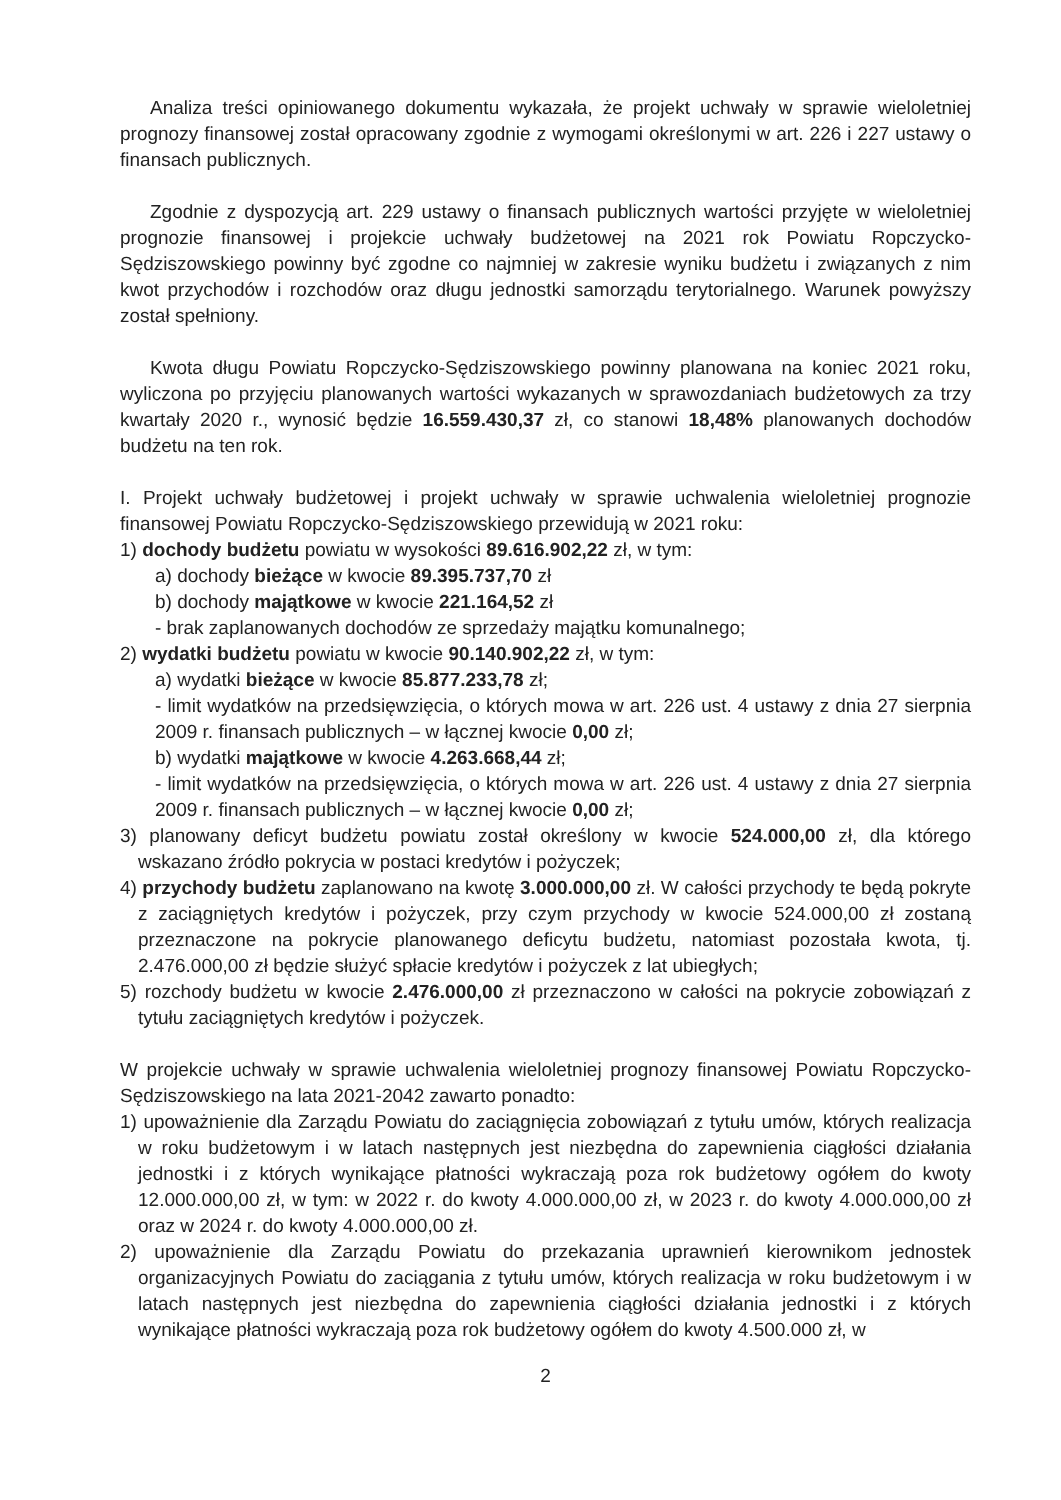Analiza treści opiniowanego dokumentu wykazała, że projekt uchwały w sprawie wieloletniej prognozy finansowej został opracowany zgodnie z wymogami określonymi w art. 226 i 227 ustawy o finansach publicznych.
Zgodnie z dyspozycją art. 229 ustawy o finansach publicznych wartości przyjęte w wieloletniej prognozie finansowej i projekcie uchwały budżetowej na 2021 rok Powiatu Ropczycko-Sędziszowskiego powinny być zgodne co najmniej w zakresie wyniku budżetu i związanych z nim kwot przychodów i rozchodów oraz długu jednostki samorządu terytorialnego. Warunek powyższy został spełniony.
Kwota długu Powiatu Ropczycko-Sędziszowskiego powinny planowana na koniec 2021 roku, wyliczona po przyjęciu planowanych wartości wykazanych w sprawozdaniach budżetowych za trzy kwartały 2020 r., wynosić będzie 16.559.430,37 zł, co stanowi 18,48% planowanych dochodów budżetu na ten rok.
I. Projekt uchwały budżetowej i projekt uchwały w sprawie uchwalenia wieloletniej prognozie finansowej Powiatu Ropczycko-Sędziszowskiego przewidują w 2021 roku:
1) dochody budżetu powiatu w wysokości 89.616.902,22 zł, w tym:
a) dochody bieżące w kwocie 89.395.737,70 zł
b) dochody majątkowe w kwocie 221.164,52 zł
- brak zaplanowanych dochodów ze sprzedaży majątku komunalnego;
2) wydatki budżetu powiatu w kwocie 90.140.902,22 zł, w tym:
a) wydatki bieżące w kwocie 85.877.233,78 zł;
- limit wydatków na przedsięwzięcia, o których mowa w art. 226 ust. 4 ustawy z dnia 27 sierpnia 2009 r. finansach publicznych – w łącznej kwocie 0,00 zł;
b) wydatki majątkowe w kwocie 4.263.668,44 zł;
- limit wydatków na przedsięwzięcia, o których mowa w art. 226 ust. 4 ustawy z dnia 27 sierpnia 2009 r. finansach publicznych – w łącznej kwocie 0,00 zł;
3) planowany deficyt budżetu powiatu został określony w kwocie 524.000,00 zł, dla którego wskazano źródło pokrycia w postaci kredytów i pożyczek;
4) przychody budżetu zaplanowano na kwotę 3.000.000,00 zł. W całości przychody te będą pokryte z zaciągniętych kredytów i pożyczek, przy czym przychody w kwocie 524.000,00 zł zostaną przeznaczone na pokrycie planowanego deficytu budżetu, natomiast pozostała kwota, tj. 2.476.000,00 zł będzie służyć spłacie kredytów i pożyczek z lat ubiegłych;
5) rozchody budżetu w kwocie 2.476.000,00 zł przeznaczono w całości na pokrycie zobowiązań z tytułu zaciągniętych kredytów i pożyczek.
W projekcie uchwały w sprawie uchwalenia wieloletniej prognozy finansowej Powiatu Ropczycko-Sędziszowskiego na lata 2021-2042 zawarto ponadto:
1) upoważnienie dla Zarządu Powiatu do zaciągnięcia zobowiązań z tytułu umów, których realizacja w roku budżetowym i w latach następnych jest niezbędna do zapewnienia ciągłości działania jednostki i z których wynikające płatności wykraczają poza rok budżetowy ogółem do kwoty 12.000.000,00 zł, w tym: w 2022 r. do kwoty 4.000.000,00 zł, w 2023 r. do kwoty 4.000.000,00 zł oraz w 2024 r. do kwoty 4.000.000,00 zł.
2) upoważnienie dla Zarządu Powiatu do przekazania uprawnień kierownikom jednostek organizacyjnych Powiatu do zaciągania z tytułu umów, których realizacja w roku budżetowym i w latach następnych jest niezbędna do zapewnienia ciągłości działania jednostki i z których wynikające płatności wykraczają poza rok budżetowy ogółem do kwoty 4.500.000 zł, w
2